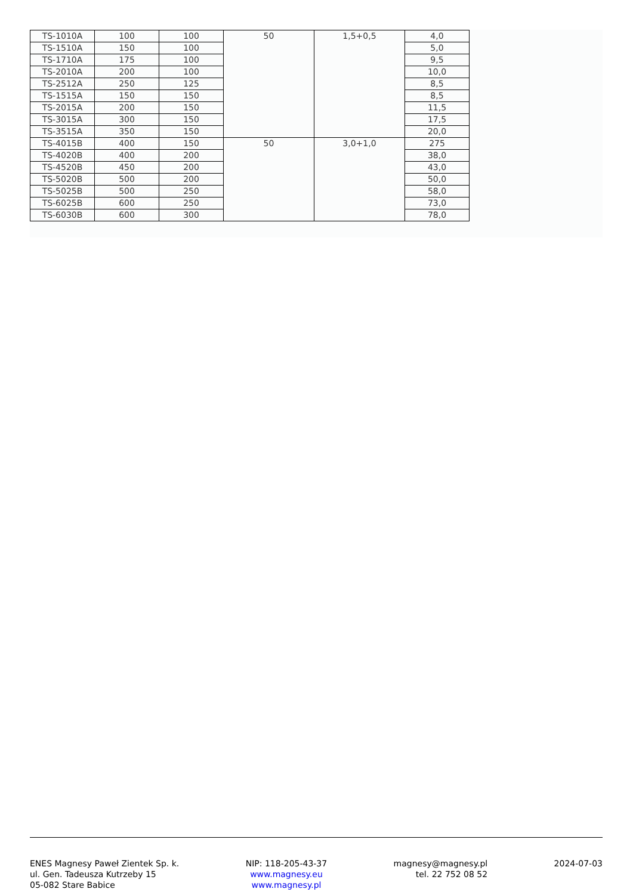| TS-1010A | 100 | 100 | 50 | 1,5+0,5 | 4,0 |
| TS-1510A | 150 | 100 | | | 5,0 |
| TS-1710A | 175 | 100 | | | 9,5 |
| TS-2010A | 200 | 100 | | | 10,0 |
| TS-2512A | 250 | 125 | | | 8,5 |
| TS-1515A | 150 | 150 | | | 8,5 |
| TS-2015A | 200 | 150 | | | 11,5 |
| TS-3015A | 300 | 150 | | | 17,5 |
| TS-3515A | 350 | 150 | | | 20,0 |
| TS-4015B | 400 | 150 | 50 | 3,0+1,0 | 275 |
| TS-4020B | 400 | 200 | | | 38,0 |
| TS-4520B | 450 | 200 | | | 43,0 |
| TS-5020B | 500 | 200 | | | 50,0 |
| TS-5025B | 500 | 250 | | | 58,0 |
| TS-6025B | 600 | 250 | | | 73,0 |
| TS-6030B | 600 | 300 | | | 78,0 |
ENES Magnesy Paweł Zientek Sp. k.
ul. Gen. Tadeusza Kutrzeby 15
05-082 Stare Babice
NIP: 118-205-43-37
www.magnesy.eu
www.magnesy.pl
magnesy@magnesy.pl
tel. 22 752 08 52
2024-07-03